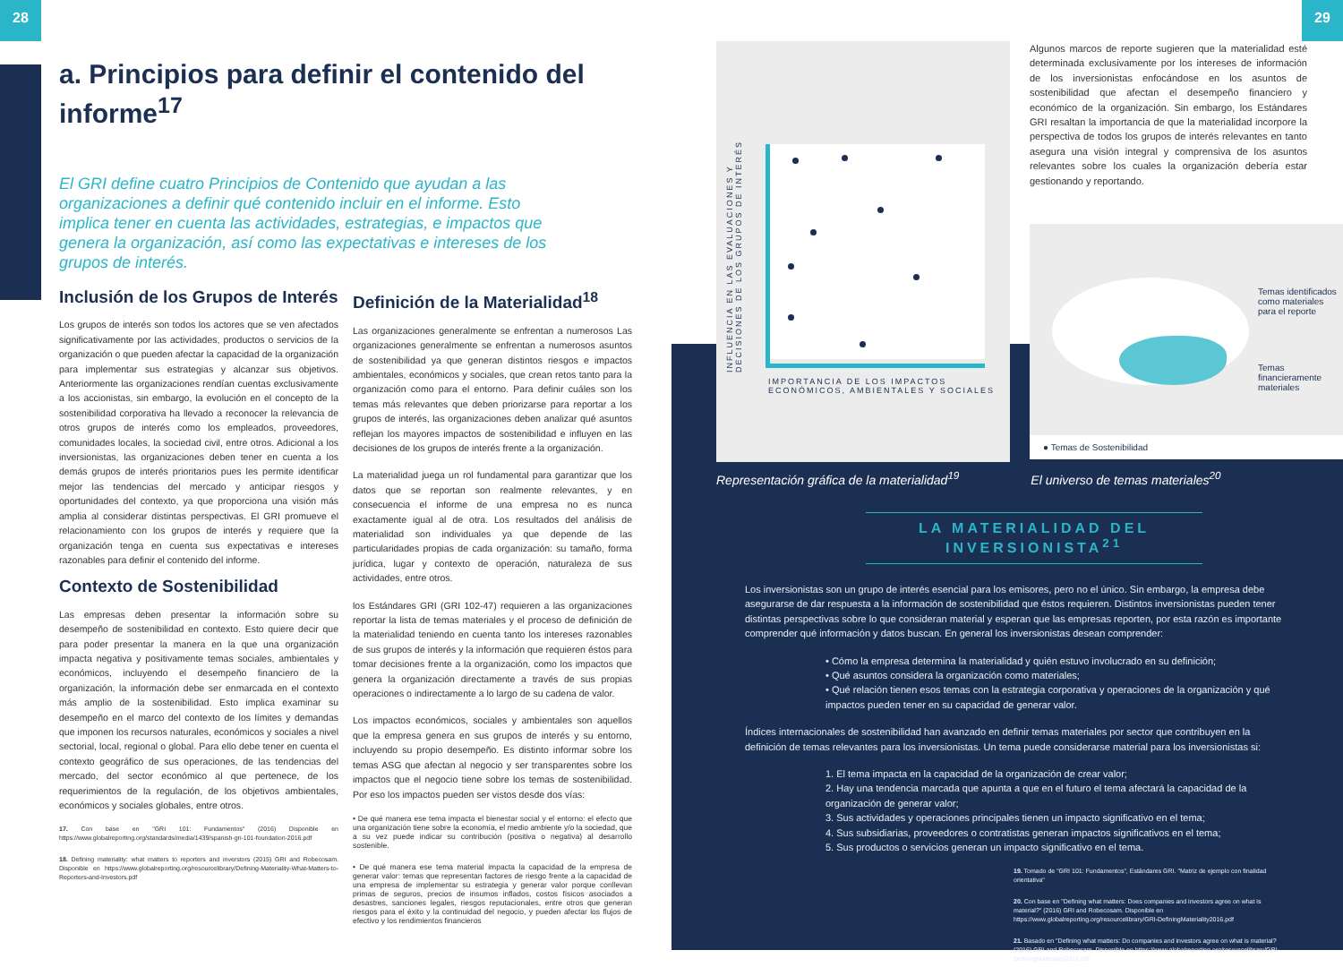28 29
a. Principios para definir el contenido del informe<sup>17</sup>
El GRI define cuatro Principios de Contenido que ayudan a las organizaciones a definir qué contenido incluir en el informe. Esto implica tener en cuenta las actividades, estrategias, e impactos que genera la organización, así como las expectativas e intereses de los grupos de interés.
Inclusión de los Grupos de Interés
Los grupos de interés son todos los actores que se ven afectados significativamente por las actividades, productos o servicios de la organización o que pueden afectar la capacidad de la organización para implementar sus estrategias y alcanzar sus objetivos. Anteriormente las organizaciones rendían cuentas exclusivamente a los accionistas, sin embargo, la evolución en el concepto de la sostenibilidad corporativa ha llevado a reconocer la relevancia de otros grupos de interés como los empleados, proveedores, comunidades locales, la sociedad civil, entre otros. Adicional a los inversionistas, las organizaciones deben tener en cuenta a los demás grupos de interés prioritarios pues les permite identificar mejor las tendencias del mercado y anticipar riesgos y oportunidades del contexto, ya que proporciona una visión más amplia al considerar distintas perspectivas. El GRI promueve el relacionamiento con los grupos de interés y requiere que la organización tenga en cuenta sus expectativas e intereses razonables para definir el contenido del informe.
Contexto de Sostenibilidad
Las empresas deben presentar la información sobre su desempeño de sostenibilidad en contexto. Esto quiere decir que para poder presentar la manera en la que una organización impacta negativa y positivamente temas sociales, ambientales y económicos, incluyendo el desempeño financiero de la organización, la información debe ser enmarcada en el contexto más amplio de la sostenibilidad. Esto implica examinar su desempeño en el marco del contexto de los límites y demandas que imponen los recursos naturales, económicos y sociales a nivel sectorial, local, regional o global. Para ello debe tener en cuenta el contexto geográfico de sus operaciones, de las tendencias del mercado, del sector económico al que pertenece, de los requerimientos de la regulación, de los objetivos ambientales, económicos y sociales globales, entre otros.
17. Con base en "GRI 101: Fundamentos" (2016) Disponible en https://www.globalreporting.org/standards/media/1439/spanish-gri-101-foundation-2016.pdf
18. Defining materiality: what matters to reporters and inverstors (2015) GRI and Robecosam. Disponible en https://www.globalreporting.org/resourcelibrary/Defining-Materiality-What-Matters-to-Reporters-and-Investors.pdf
Definición de la Materialidad<sup>18</sup>
Las organizaciones generalmente se enfrentan a numerosos Las organizaciones generalmente se enfrentan a numerosos asuntos de sostenibilidad ya que generan distintos riesgos e impactos ambientales, económicos y sociales, que crean retos tanto para la organización como para el entorno. Para definir cuáles son los temas más relevantes que deben priorizarse para reportar a los grupos de interés, las organizaciones deben analizar qué asuntos reflejan los mayores impactos de sostenibilidad e influyen en las decisiones de los grupos de interés frente a la organización.
La materialidad juega un rol fundamental para garantizar que los datos que se reportan son realmente relevantes, y en consecuencia el informe de una empresa no es nunca exactamente igual al de otra. Los resultados del análisis de materialidad son individuales ya que depende de las particularidades propias de cada organización: su tamaño, forma jurídica, lugar y contexto de operación, naturaleza de sus actividades, entre otros.
los Estándares GRI (GRI 102-47) requieren a las organizaciones reportar la lista de temas materiales y el proceso de definición de la materialidad teniendo en cuenta tanto los intereses razonables de sus grupos de interés y la información que requieren éstos para tomar decisiones frente a la organización, como los impactos que genera la organización directamente a través de sus propias operaciones o indirectamente a lo largo de su cadena de valor.
Los impactos económicos, sociales y ambientales son aquellos que la empresa genera en sus grupos de interés y su entorno, incluyendo su propio desempeño. Es distinto informar sobre los temas ASG que afectan al negocio y ser transparentes sobre los impactos que el negocio tiene sobre los temas de sostenibilidad. Por eso los impactos pueden ser vistos desde dos vías:
• De qué manera ese tema impacta el bienestar social y el entorno: el efecto que una organización tiene sobre la economía, el medio ambiente y/o la sociedad, que a su vez puede indicar su contribución (positiva o negativa) al desarrollo sostenible.
• De qué manera ese tema material impacta la capacidad de la empresa de generar valor: temas que representan factores de riesgo frente a la capacidad de una empresa de implementar su estrategia y generar valor porque conllevan primas de seguros, precios de insumos inflados, costos físicos asociados a desastres, sanciones legales, riesgos reputacionales, entre otros que generan riesgos para el éxito y la continuidad del negocio, y pueden afectar los flujos de efectivo y los rendimientos financieros
IMPORTANCIA DE LOS IMPACTOS ECONÓMICOS, AMBIENTALES Y SOCIALES
INFLUENCIA EN LAS EVALUACIONES Y DECISIONES DE LOS GRUPOS DE INTERÉS
Algunos marcos de reporte sugieren que la materialidad esté determinada exclusivamente por los intereses de información de los inversionistas enfocándose en los asuntos de sostenibilidad que afectan el desempeño financiero y económico de la organización. Sin embargo, los Estándares GRI resaltan la importancia de que la materialidad incorpore la perspectiva de todos los grupos de interés relevantes en tanto asegura una visión integral y comprensiva de los asuntos relevantes sobre los cuales la organización debería estar gestionando y reportando.
Temas identificados
como materiales
para el reporte
Temas
financieramente
materiales
● Temas de Sostenibilidad
Representación gráfica de la materialidad<sup>19</sup>
El universo de temas materiales<sup>20</sup>
LA MATERIALIDAD DEL INVERSIONISTA<sup>21</sup>
Los inversionistas son un grupo de interés esencial para los emisores, pero no el único. Sin embargo, la empresa debe asegurarse de dar respuesta a la información de sostenibilidad que éstos requieren. Distintos inversionistas pueden tener distintas perspectivas sobre lo que consideran material y esperan que las empresas reporten, por esta razón es importante comprender qué información y datos buscan. En general los inversionistas desean comprender:
• Cómo la empresa determina la materialidad y quién estuvo involucrado en su definición;
• Qué asuntos considera la organización como materiales;
• Qué relación tienen esos temas con la estrategia corporativa y operaciones de la organización y qué impactos pueden tener en su capacidad de generar valor.
Índices internacionales de sostenibilidad han avanzado en definir temas materiales por sector que contribuyen en la definición de temas relevantes para los inversionistas. Un tema puede considerarse material para los inversionistas si:
1. El tema impacta en la capacidad de la organización de crear valor;
2. Hay una tendencia marcada que apunta a que en el futuro el tema afectará la capacidad de la organización de generar valor;
3. Sus actividades y operaciones principales tienen un impacto significativo en el tema;
4. Sus subsidiarias, proveedores o contratistas generan impactos significativos en el tema;
5. Sus productos o servicios generan un impacto significativo en el tema.
19. Tomado de "GRI 101: Fundamentos", Estándares GRI. "Matriz de ejemplo con finalidad orientativa"
20. Con base en "Defining what matters: Does companies and investors agree on what is material?" (2016) GRI and Robecosam. Disponible en https://www.globalreporting.org/resourcelibrary/GRI-DefiningMateriality2016.pdf
21. Basado en "Defining what matters: Do companies and investors agree on what is material? (2016) GRI and Robecosam. Disponible en https://www.globalreporting.org/resourcelibrary/GRI-DefiningMateriality2016.pdf